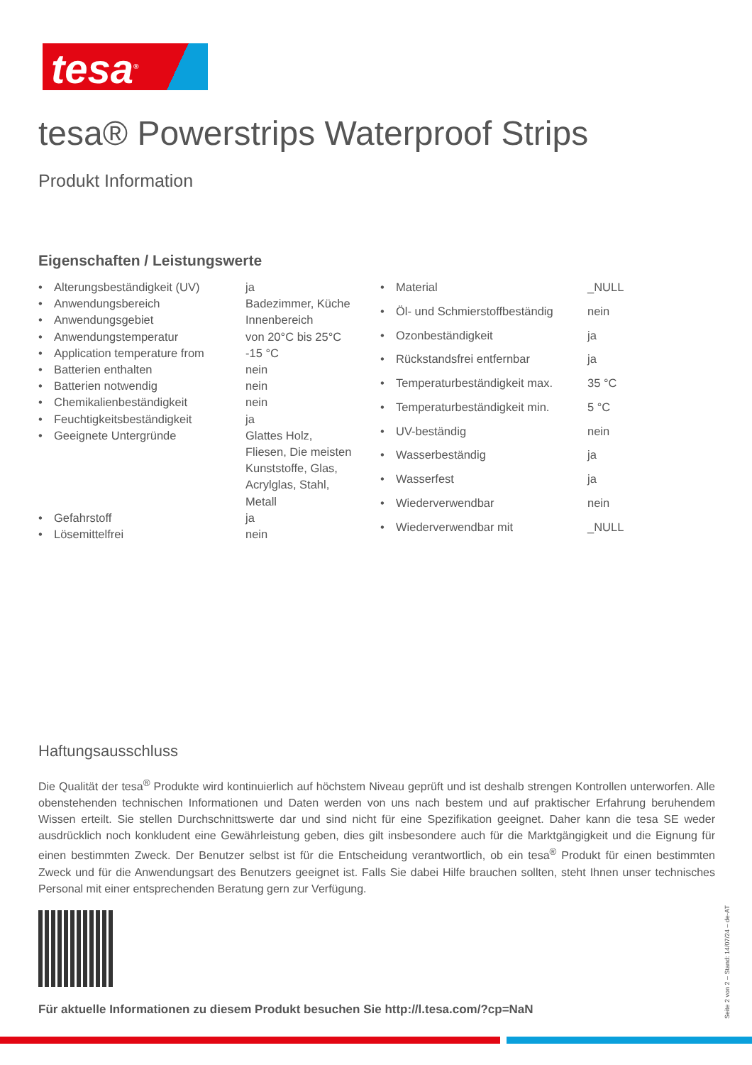tesa<sup>®</sup>
tesa® Powerstrips Waterproof Strips
Produkt Information
Eigenschaften / Leistungswerte
| • | Alterungsbeständigkeit (UV) | ja |
| • | Anwendungsbereich | Badezimmer, Küche |
| • | Anwendungsgebiet | Innenbereich |
| • | Anwendungstemperatur | von 20°C bis 25°C |
| • | Application temperature from | -15 °C |
| • | Batterien enthalten | nein |
| • | Batterien notwendig | nein |
| • | Chemikalienbeständigkeit | nein |
| • | Feuchtigkeitsbeständigkeit | ja |
| • | Geeignete Untergründe | Glattes Holz, Fliesen, Die meisten Kunststoffe, Glas, Acrylglas, Stahl, Metall |
| • | Gefahrstoff | ja |
| • | Lösemittelfrei | nein |
| • | Material | _NULL |
| • | Öl- und Schmierstoffbeständig | nein |
| • | Ozonbeständigkeit | ja |
| • | Rückstandsfrei entfernbar | ja |
| • | Temperaturbeständigkeit max. | 35 °C |
| • | Temperaturbeständigkeit min. | 5 °C |
| • | UV-beständig | nein |
| • | Wasserbeständig | ja |
| • | Wasserfest | ja |
| • | Wiederverwendbar | nein |
| • | Wiederverwendbar mit | _NULL |
Haftungsausschluss
Die Qualität der tesa<sup>®</sup> Produkte wird kontinuierlich auf höchstem Niveau geprüft und ist deshalb strengen Kontrollen unterworfen. Alle obenstehenden technischen Informationen und Daten werden von uns nach bestem und auf praktischer Erfahrung beruhendem Wissen erteilt. Sie stellen Durchschnittswerte dar und sind nicht für eine Spezifikation geeignet. Daher kann die tesa SE weder ausdrücklich noch konkludent eine Gewährleistung geben, dies gilt insbesondere auch für die Marktgängigkeit und die Eignung für einen bestimmten Zweck. Der Benutzer selbst ist für die Entscheidung verantwortlich, ob ein tesa<sup>®</sup> Produkt für einen bestimmten Zweck und für die Anwendungsart des Benutzers geeignet ist. Falls Sie dabei Hilfe brauchen sollten, steht Ihnen unser technisches Personal mit einer entsprechenden Beratung gern zur Verfügung.
Für aktuelle Informationen zu diesem Produkt besuchen Sie http://l.tesa.com/?cp=NaN
Seite 2 von 2 – Stand: 14/07/24 – de-AT